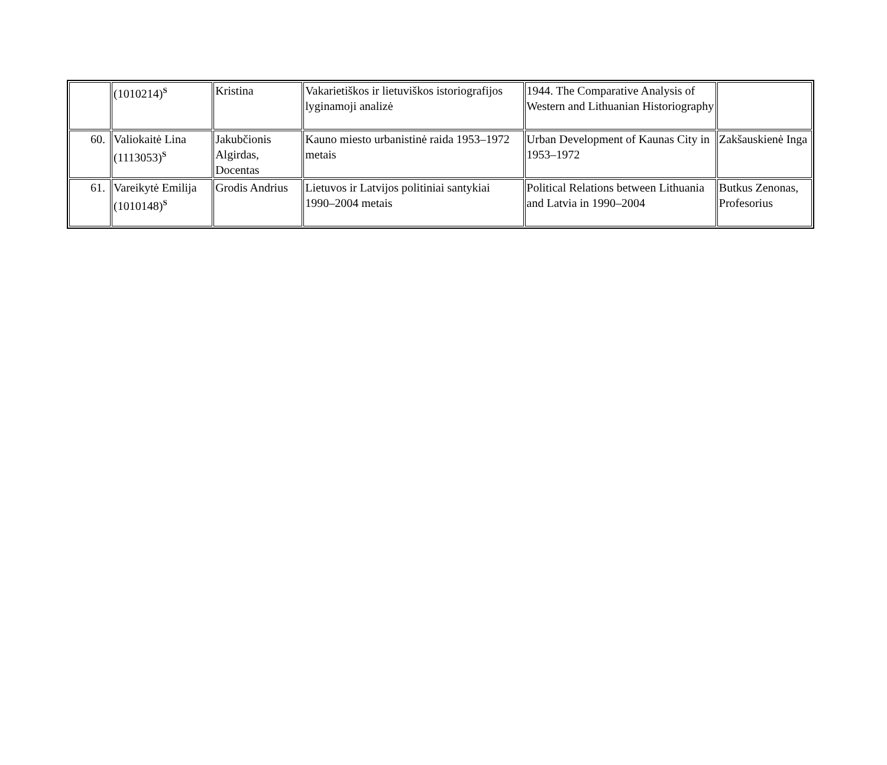| | (1010214)<sup>S</sup> | Kristina | Vakarietiškos ir lietuviškos istoriografijos lyginamoji analizė | 1944. The Comparative Analysis of Western and Lithuanian Historiography | |
| 60. | Valiokaitė Lina (1113053)<sup>S</sup> | Jakubčionis Algirdas, Docentas | Kauno miesto urbanistinė raida 1953–1972 metais | Urban Development of Kaunas City in 1953–1972 | Zakšauskienė Inga |
| 61. | Vareikytė Emilija (1010148)<sup>S</sup> | Grodis Andrius | Lietuvos ir Latvijos politiniai santykiai 1990–2004 metais | Political Relations between Lithuania and Latvia in 1990–2004 | Butkus Zenonas, Profesorius |